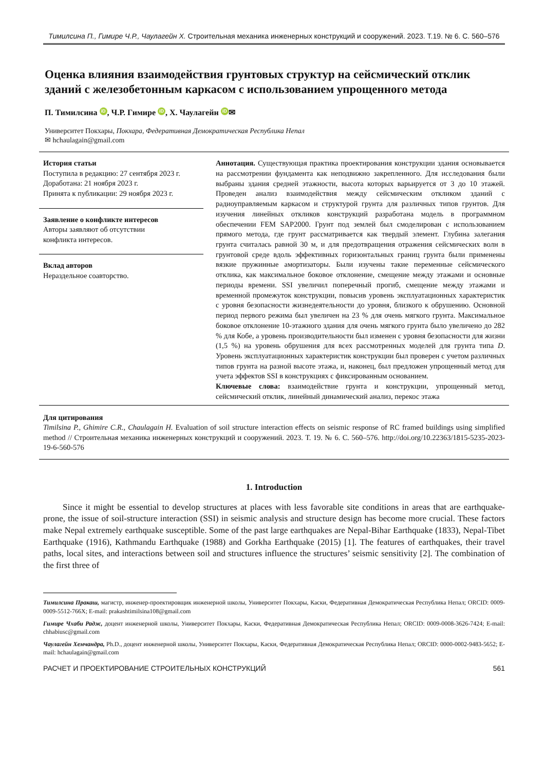Тимилсина П., Гимире Ч.Р., Чаулагейн Х. Строительная механика инженерных конструкций и сооружений. 2023. Т.19. № 6. С. 560–576
Оценка влияния взаимодействия грунтовых структур на сейсмический отклик зданий с железобетонным каркасом с использованием упрощенного метода
П. Тимилсина iD, Ч.Р. Гимире iD, Х. Чаулагейн iD ✉
Университет Покхары, Покхара, Федеративная Демократическая Республика Непал
✉ hchaulagain@gmail.com
История статьи
Поступила в редакцию: 27 сентября 2023 г.
Доработана: 21 ноября 2023 г.
Принята к публикации: 29 ноября 2023 г.
Заявление о конфликте интересов
Авторы заявляют об отсутствии
конфликта интересов.
Вклад авторов
Нераздельное соавторство.
Аннотация. Существующая практика проектирования конструкции здания основывается на рассмотрении фундамента как неподвижно закрепленного. Для исследования были выбраны здания средней этажности, высота которых варьируется от 3 до 10 этажей. Проведен анализ взаимодействия между сейсмическим откликом зданий с радиоуправляемым каркасом и структурой грунта для различных типов грунтов. Для изучения линейных откликов конструкций разработана модель в программном обеспечении FEM SAP2000. Грунт под землей был смоделирован с использованием прямого метода, где грунт рассматривается как твердый элемент. Глубина залегания грунта считалась равной 30 м, и для предотвращения отражения сейсмических волн в грунтовой среде вдоль эффективных горизонтальных границ грунта были применены вязкие пружинные амортизаторы. Были изучены такие переменные сейсмического отклика, как максимальное боковое отклонение, смещение между этажами и основные периоды времени. SSI увеличил поперечный прогиб, смещение между этажами и временной промежуток конструкции, повысив уровень эксплуатационных характеристик с уровня безопасности жизнедеятельности до уровня, близкого к обрушению. Основной период первого режима был увеличен на 23 % для очень мягкого грунта. Максимальное боковое отклонение 10-этажного здания для очень мягкого грунта было увеличено до 282 % для Кобе, а уровень производительности был изменен с уровня безопасности для жизни (1,5 %) на уровень обрушения для всех рассмотренных моделей для грунта типа D. Уровень эксплуатационных характеристик конструкции был проверен с учетом различных типов грунта на разной высоте этажа, и, наконец, был предложен упрощенный метод для учета эффектов SSI в конструкциях с фиксированным основанием.
Ключевые слова: взаимодействие грунта и конструкции, упрощенный метод, сейсмический отклик, линейный динамический анализ, перекос этажа
Для цитирования
Timilsina P., Ghimire C.R., Chaulagain H. Evaluation of soil structure interaction effects on seismic response of RC framed buildings using simplified method // Строительная механика инженерных конструкций и сооружений. 2023. Т. 19. № 6. С. 560–576. http://doi.org/10.22363/1815-5235-2023-19-6-560-576
1. Introduction
Since it might be essential to develop structures at places with less favorable site conditions in areas that are earthquake-prone, the issue of soil-structure interaction (SSI) in seismic analysis and structure design has become more crucial. These factors make Nepal extremely earthquake susceptible. Some of the past large earthquakes are Nepal-Bihar Earthquake (1833), Nepal-Tibet Earthquake (1916), Kathmandu Earthquake (1988) and Gorkha Earthquake (2015) [1]. The features of earthquakes, their travel paths, local sites, and interactions between soil and structures influence the structures’ seismic sensitivity [2]. The combination of the first three of
Тимилсина Пракаш, магистр, инженер-проектировщик инженерной школы, Университет Покхары, Каски, Федеративная Демократическая Республика Непал; ORCID: 0009-0009-5512-766X; E-mail: prakashtimilsina108@gmail.com
Гимире Чхаби Радж, доцент инженерной школы, Университет Покхары, Каски, Федеративная Демократическая Республика Непал; ORCID: 0009-0008-3626-7424; E-mail: chhabiusc@gmail.com
Чаулагейн Хемчандра, Ph.D., доцент инженерной школы, Университет Покхары, Каски, Федеративная Демократическая Республика Непал; ORCID: 0000-0002-9483-5652; E-mail: hchaulagain@gmail.com
РАСЧЕТ И ПРОЕКТИРОВАНИЕ СТРОИТЕЛЬНЫХ КОНСТРУКЦИЙ 561